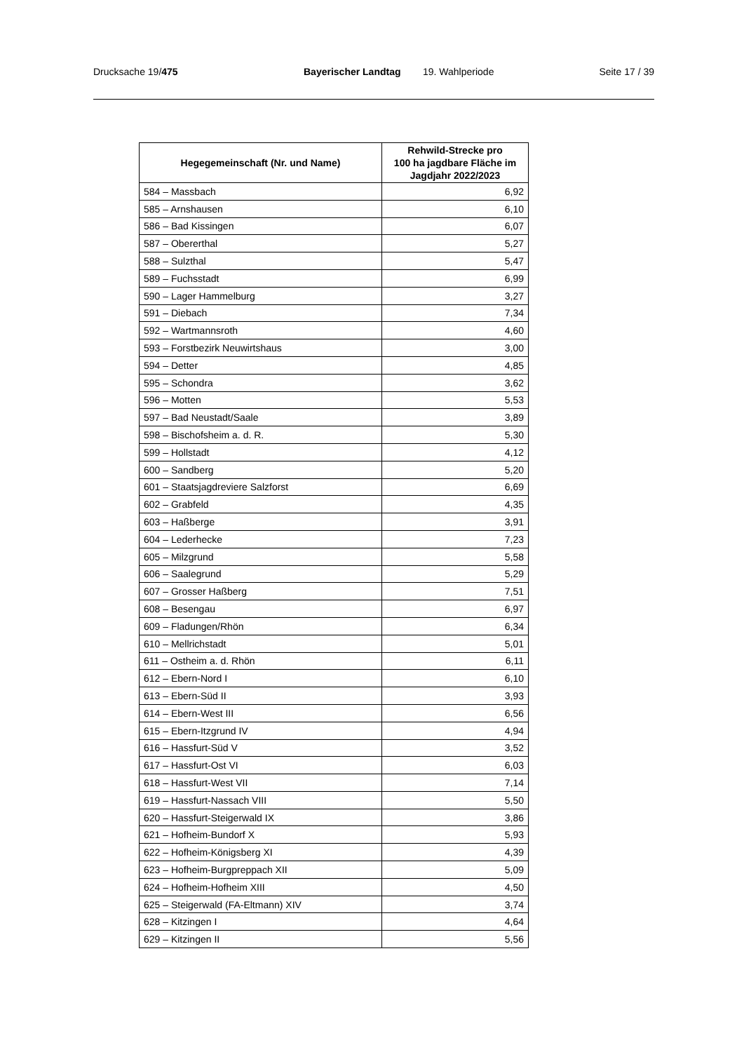Drucksache 19/475 Bayerischer Landtag 19. Wahlperiode Seite 17 / 39
| Hegegemeinschaft (Nr. und Name) | Rehwild-Strecke pro 100 ha jagdbare Fläche im Jagdjahr 2022/2023 |
| --- | --- |
| 584 – Massbach | 6,92 |
| 585 – Arnshausen | 6,10 |
| 586 – Bad Kissingen | 6,07 |
| 587 – Obererthal | 5,27 |
| 588 – Sulzthal | 5,47 |
| 589 – Fuchsstadt | 6,99 |
| 590 – Lager Hammelburg | 3,27 |
| 591 – Diebach | 7,34 |
| 592 – Wartmannsroth | 4,60 |
| 593 – Forstbezirk Neuwirtshaus | 3,00 |
| 594 – Detter | 4,85 |
| 595 – Schondra | 3,62 |
| 596 – Motten | 5,53 |
| 597 – Bad Neustadt/Saale | 3,89 |
| 598 – Bischofsheim a. d. R. | 5,30 |
| 599 – Hollstadt | 4,12 |
| 600 – Sandberg | 5,20 |
| 601 – Staatsjagdreviere Salzforst | 6,69 |
| 602 – Grabfeld | 4,35 |
| 603 – Haßberge | 3,91 |
| 604 – Lederhecke | 7,23 |
| 605 – Milzgrund | 5,58 |
| 606 – Saalegrund | 5,29 |
| 607 – Grosser Haßberg | 7,51 |
| 608 – Besengau | 6,97 |
| 609 – Fladungen/Rhön | 6,34 |
| 610 – Mellrichstadt | 5,01 |
| 611 – Ostheim a. d. Rhön | 6,11 |
| 612 – Ebern-Nord I | 6,10 |
| 613 – Ebern-Süd II | 3,93 |
| 614 – Ebern-West III | 6,56 |
| 615 – Ebern-Itzgrund IV | 4,94 |
| 616 – Hassfurt-Süd V | 3,52 |
| 617 – Hassfurt-Ost VI | 6,03 |
| 618 – Hassfurt-West VII | 7,14 |
| 619 – Hassfurt-Nassach VIII | 5,50 |
| 620 – Hassfurt-Steigerwald IX | 3,86 |
| 621 – Hofheim-Bundorf X | 5,93 |
| 622 – Hofheim-Königsberg XI | 4,39 |
| 623 – Hofheim-Burgpreppach XII | 5,09 |
| 624 – Hofheim-Hofheim XIII | 4,50 |
| 625 – Steigerwald (FA-Eltmann) XIV | 3,74 |
| 628 – Kitzingen I | 4,64 |
| 629 – Kitzingen II | 5,56 |